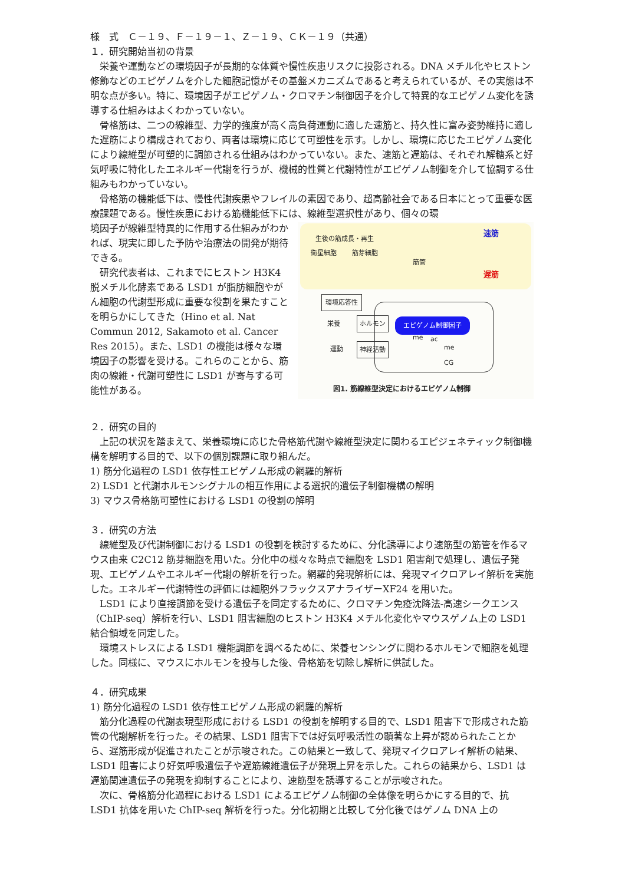様　式　Ｃ－１９、Ｆ－１９－１、Ｚ－１９、ＣＫ－１９（共通）
１．研究開始当初の背景
栄養や運動などの環境因子が長期的な体質や慢性疾患リスクに投影される。DNA メチル化やヒストン修飾などのエピゲノムを介した細胞記憶がその基盤メカニズムであると考えられているが、その実態は不明な点が多い。特に、環境因子がエピゲノム・クロマチン制御因子を介して特異的なエピゲノム変化を誘導する仕組みはよくわかっていない。
骨格筋は、二つの線維型、力学的強度が高く高負荷運動に適した速筋と、持久性に富み姿勢維持に適した遅筋により構成されており、両者は環境に応じて可塑性を示す。しかし、環境に応じたエピゲノム変化により線維型が可塑的に調節される仕組みはわかっていない。また、速筋と遅筋は、それぞれ解糖系と好気呼吸に特化したエネルギー代謝を行うが、機械的性質と代謝特性がエピゲノム制御を介して協調する仕組みもわかっていない。
骨格筋の機能低下は、慢性代謝疾患やフレイルの素因であり、超高齢社会である日本にとって重要な医療課題である。慢性疾患における筋機能低下には、線維型選択性があり、個々の環
生後の筋成長・再生
衛星細胞 筋芽細胞
筋管
速筋
遅筋
環境応答性
栄養 ホルモン エピゲノム制御因子
運動 神経活動
me ac
me
CG
図1. 筋線維型決定におけるエピゲノム制御
境因子が線維型特異的に作用する仕組みがわかれば、現実に即した予防や治療法の開発が期待できる。
研究代表者は、これまでにヒストン H3K4 脱メチル化酵素である LSD1 が脂肪細胞やがん細胞の代謝型形成に重要な役割を果たすことを明らかにしてきた（Hino et al. Nat Commun 2012, Sakamoto et al. Cancer Res 2015）。また、LSD1 の機能は様々な環境因子の影響を受ける。これらのことから、筋肉の線維・代謝可塑性に LSD1 が寄与する可能性がある。
２．研究の目的
上記の状況を踏まえて、栄養環境に応じた骨格筋代謝や線維型決定に関わるエピジェネティック制御機構を解明する目的で、以下の個別課題に取り組んだ。
1) 筋分化過程の LSD1 依存性エピゲノム形成の網羅的解析
2) LSD1 と代謝ホルモンシグナルの相互作用による選択的遺伝子制御機構の解明
3) マウス骨格筋可塑性における LSD1 の役割の解明
３．研究の方法
線維型及び代謝制御における LSD1 の役割を検討するために、分化誘導により速筋型の筋管を作るマウス由来 C2C12 筋芽細胞を用いた。分化中の様々な時点で細胞を LSD1 阻害剤で処理し、遺伝子発現、エピゲノムやエネルギー代謝の解析を行った。網羅的発現解析には、発現マイクロアレイ解析を実施した。エネルギー代謝特性の評価には細胞外フラックスアナライザーXF24 を用いた。
LSD1 により直接調節を受ける遺伝子を同定するために、クロマチン免疫沈降法-高速シークエンス（ChIP-seq）解析を行い、LSD1 阻害細胞のヒストン H3K4 メチル化変化やマウスゲノム上の LSD1 結合領域を同定した。
環境ストレスによる LSD1 機能調節を調べるために、栄養センシングに関わるホルモンで細胞を処理した。同様に、マウスにホルモンを投与した後、骨格筋を切除し解析に供試した。
４．研究成果
1) 筋分化過程の LSD1 依存性エピゲノム形成の網羅的解析
筋分化過程の代謝表現型形成における LSD1 の役割を解明する目的で、LSD1 阻害下で形成された筋管の代謝解析を行った。その結果、LSD1 阻害下では好気呼吸活性の顕著な上昇が認められたことから、遅筋形成が促進されたことが示唆された。この結果と一致して、発現マイクロアレイ解析の結果、LSD1 阻害により好気呼吸遺伝子や遅筋線維遺伝子が発現上昇を示した。これらの結果から、LSD1 は遅筋関連遺伝子の発現を抑制することにより、速筋型を誘導することが示唆された。
次に、骨格筋分化過程における LSD1 によるエピゲノム制御の全体像を明らかにする目的で、抗 LSD1 抗体を用いた ChIP-seq 解析を行った。分化初期と比較して分化後ではゲノム DNA 上の